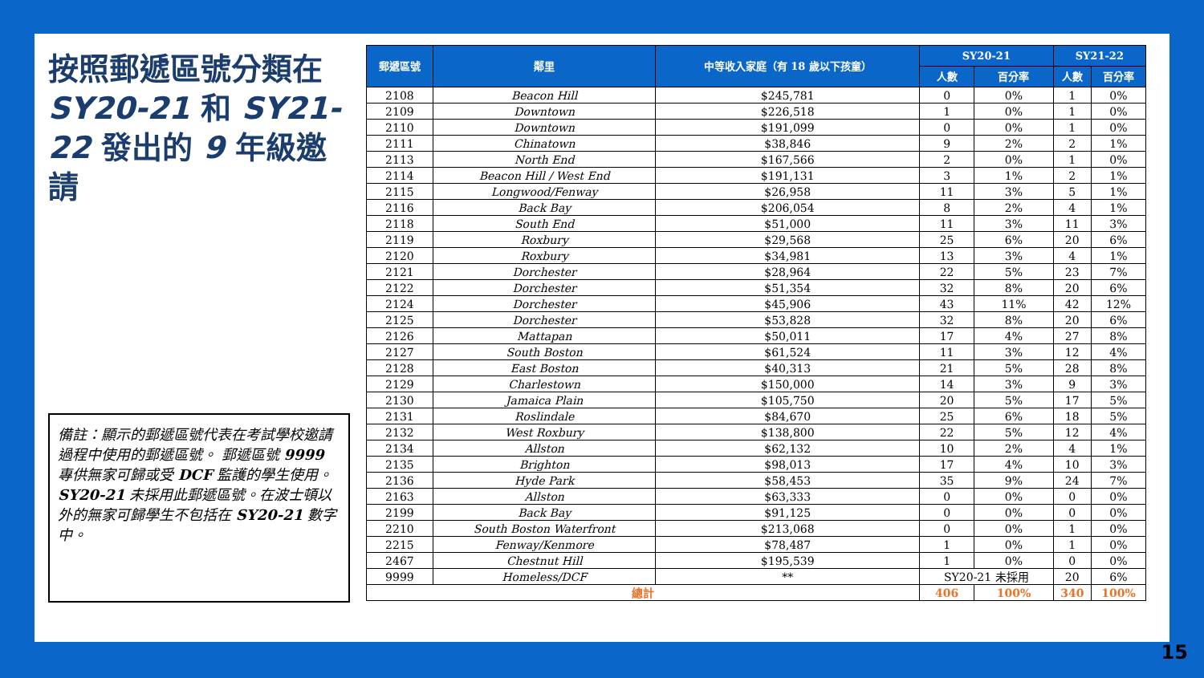按照郵遞區號分類在 SY20-21 和 SY21-22 發出的 9 年級邀請
備註：顯示的郵遞區號代表在考試學校邀請過程中使用的郵遞區號。 郵遞區號 9999 專供無家可歸或受 DCF 監護的學生使用。SY20-21 未採用此郵遞區號。在波士頓以外的無家可歸學生不包括在 SY20-21 數字中。
| 郵遞區號 | 鄰里 | 中等收入家庭（有 18 歲以下孩童） | SY20-21 | | SY21-22 | |
| --- | --- | --- | --- | --- | --- | --- |
| | | | 人數 | 百分率 | 人數 | 百分率 |
| 2108 | Beacon Hill | $245,781 | 0 | 0% | 1 | 0% |
| 2109 | Downtown | $226,518 | 1 | 0% | 1 | 0% |
| 2110 | Downtown | $191,099 | 0 | 0% | 1 | 0% |
| 2111 | Chinatown | $38,846 | 9 | 2% | 2 | 1% |
| 2113 | North End | $167,566 | 2 | 0% | 1 | 0% |
| 2114 | Beacon Hill / West End | $191,131 | 3 | 1% | 2 | 1% |
| 2115 | Longwood/Fenway | $26,958 | 11 | 3% | 5 | 1% |
| 2116 | Back Bay | $206,054 | 8 | 2% | 4 | 1% |
| 2118 | South End | $51,000 | 11 | 3% | 11 | 3% |
| 2119 | Roxbury | $29,568 | 25 | 6% | 20 | 6% |
| 2120 | Roxbury | $34,981 | 13 | 3% | 4 | 1% |
| 2121 | Dorchester | $28,964 | 22 | 5% | 23 | 7% |
| 2122 | Dorchester | $51,354 | 32 | 8% | 20 | 6% |
| 2124 | Dorchester | $45,906 | 43 | 11% | 42 | 12% |
| 2125 | Dorchester | $53,828 | 32 | 8% | 20 | 6% |
| 2126 | Mattapan | $50,011 | 17 | 4% | 27 | 8% |
| 2127 | South Boston | $61,524 | 11 | 3% | 12 | 4% |
| 2128 | East Boston | $40,313 | 21 | 5% | 28 | 8% |
| 2129 | Charlestown | $150,000 | 14 | 3% | 9 | 3% |
| 2130 | Jamaica Plain | $105,750 | 20 | 5% | 17 | 5% |
| 2131 | Roslindale | $84,670 | 25 | 6% | 18 | 5% |
| 2132 | West Roxbury | $138,800 | 22 | 5% | 12 | 4% |
| 2134 | Allston | $62,132 | 10 | 2% | 4 | 1% |
| 2135 | Brighton | $98,013 | 17 | 4% | 10 | 3% |
| 2136 | Hyde Park | $58,453 | 35 | 9% | 24 | 7% |
| 2163 | Allston | $63,333 | 0 | 0% | 0 | 0% |
| 2199 | Back Bay | $91,125 | 0 | 0% | 0 | 0% |
| 2210 | South Boston Waterfront | $213,068 | 0 | 0% | 1 | 0% |
| 2215 | Fenway/Kenmore | $78,487 | 1 | 0% | 1 | 0% |
| 2467 | Chestnut Hill | $195,539 | 1 | 0% | 0 | 0% |
| 9999 | Homeless/DCF | ** | SY20-21 未採用 | | 20 | 6% |
| 總計 | | | 406 | 100% | 340 | 100% |
15